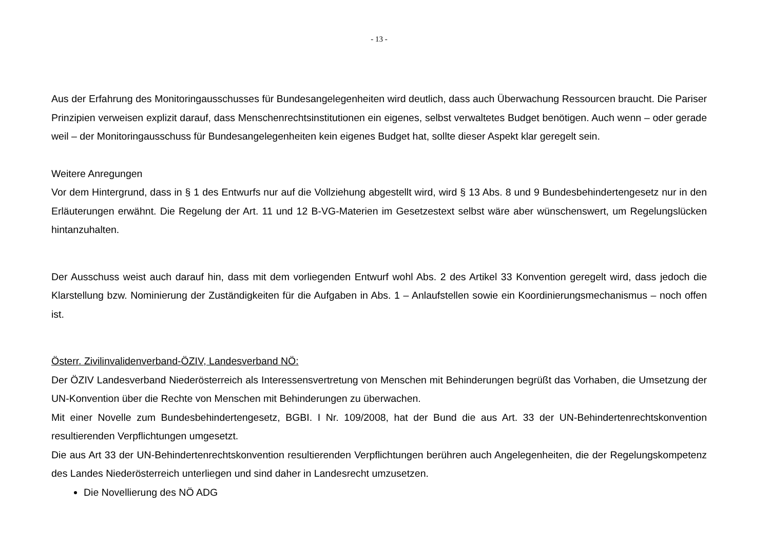- 13 -
Aus der Erfahrung des Monitoringausschusses für Bundesangelegenheiten wird deutlich, dass auch Überwachung Ressourcen braucht. Die Pariser Prinzipien verweisen explizit darauf, dass Menschenrechtsinstitutionen ein eigenes, selbst verwaltetes Budget benötigen. Auch wenn – oder gerade weil – der Monitoringausschuss für Bundesangelegenheiten kein eigenes Budget hat, sollte dieser Aspekt klar geregelt sein.
Weitere Anregungen
Vor dem Hintergrund, dass in § 1 des Entwurfs nur auf die Vollziehung abgestellt wird, wird § 13 Abs. 8 und 9 Bundesbehindertengesetz nur in den Erläuterungen erwähnt. Die Regelung der Art. 11 und 12 B-VG-Materien im Gesetzestext selbst wäre aber wünschenswert, um Regelungslücken hintanzuhalten.
Der Ausschuss weist auch darauf hin, dass mit dem vorliegenden Entwurf wohl Abs. 2 des Artikel 33 Konvention geregelt wird, dass jedoch die Klarstellung bzw. Nominierung der Zuständigkeiten für die Aufgaben in Abs. 1 – Anlaufstellen sowie ein Koordinierungsmechanismus – noch offen ist.
Österr. Zivilinvalidenverband-ÖZIV, Landesverband NÖ:
Der ÖZIV Landesverband Niederösterreich als Interessensvertretung von Menschen mit Behinderungen begrüßt das Vorhaben, die Umsetzung der UN-Konvention über die Rechte von Menschen mit Behinderungen zu überwachen.
Mit einer Novelle zum Bundesbehindertengesetz, BGBI. I Nr. 109/2008, hat der Bund die aus Art. 33 der UN-Behindertenrechtskonvention resultierenden Verpflichtungen umgesetzt.
Die aus Art 33 der UN-Behindertenrechtskonvention resultierenden Verpflichtungen berühren auch Angelegenheiten, die der Regelungskompetenz des Landes Niederösterreich unterliegen und sind daher in Landesrecht umzusetzen.
Die Novellierung des NÖ ADG